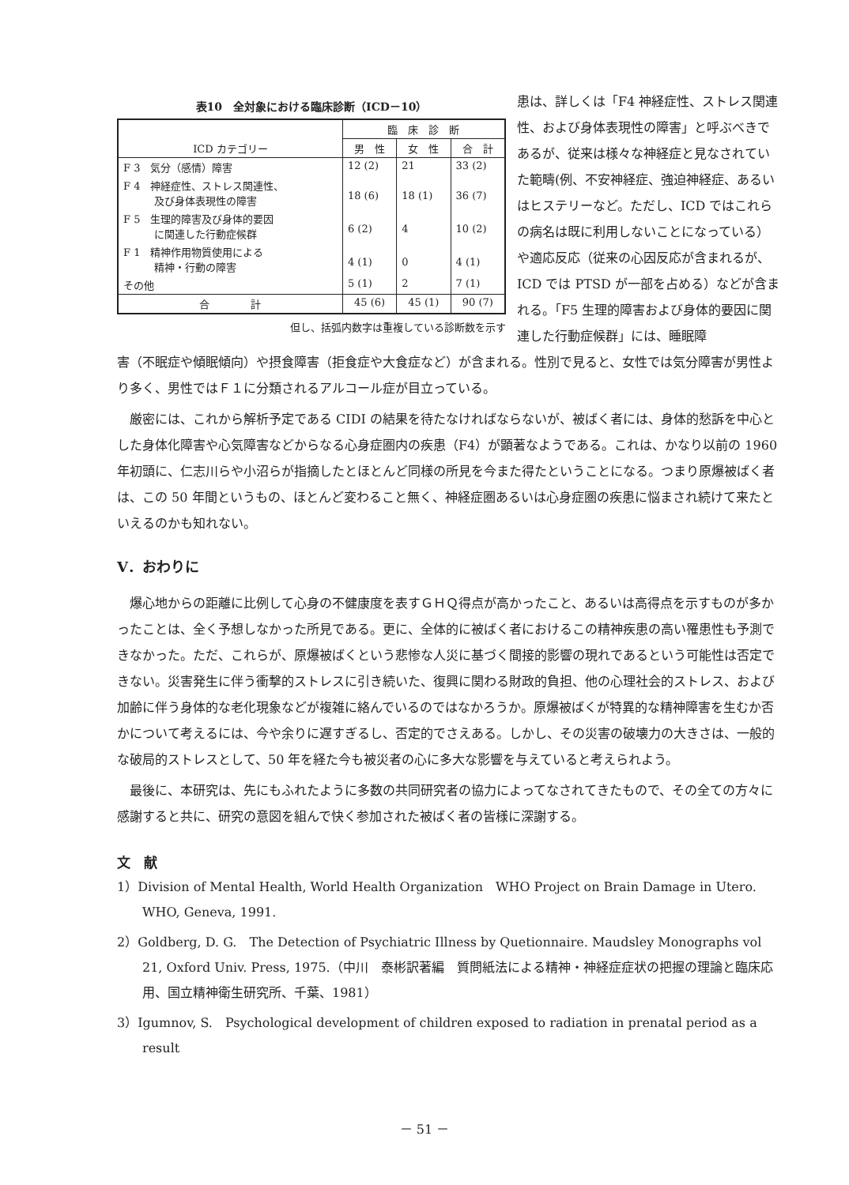表10　全対象における臨床診断（ICD－10）
| ICD カテゴリー | 臨 床 診 断 | | |
| --- | --- | --- | --- |
| | 男 性 | 女 性 | 合 計 |
| F 3 気分（感情）障害 | 12 (2) | 21 | 33 (2) |
| F 4 神経症性、ストレス関連性、 及び身体表現性の障害 | 18 (6) | 18 (1) | 36 (7) |
| F 5 生理的障害及び身体的要因 に関連した行動症候群 | 6 (2) | 4 | 10 (2) |
| F 1 精神作用物質使用による 精神・行動の障害 | 4 (1) | 0 | 4 (1) |
| その他 | 5 (1) | 2 | 7 (1) |
| 合 計 | 45 (6) | 45 (1) | 90 (7) |
但し、括弧内数字は重複している診断数を示す
患は、詳しくは「F4 神経症性、ストレス関連性、および身体表現性の障害」と呼ぶべきであるが、従来は様々な神経症と見なされていた範疇(例、不安神経症、強迫神経症、あるいはヒステリーなど。ただし、ICD ではこれらの病名は既に利用しないことになっている）や適応反応（従来の心因反応が含まれるが、ICD では PTSD が一部を占める）などが含まれる。「F5 生理的障害および身体的要因に関連した行動症候群」には、睡眠障
害（不眠症や傾眠傾向）や摂食障害（拒食症や大食症など）が含まれる。性別で見ると、女性では気分障害が男性より多く、男性ではＦ１に分類されるアルコール症が目立っている。
厳密には、これから解析予定である CIDI の結果を待たなければならないが、被ばく者には、身体的愁訴を中心とした身体化障害や心気障害などからなる心身症圏内の疾患（F4）が顕著なようである。これは、かなり以前の 1960 年初頭に、仁志川らや小沼らが指摘したとほとんど同様の所見を今また得たということになる。つまり原爆被ばく者は、この 50 年間というもの、ほとんど変わること無く、神経症圏あるいは心身症圏の疾患に悩まされ続けて来たといえるのかも知れない。
V．おわりに
爆心地からの距離に比例して心身の不健康度を表すＧＨＱ得点が高かったこと、あるいは高得点を示すものが多かったことは、全く予想しなかった所見である。更に、全体的に被ばく者におけるこの精神疾患の高い罹患性も予測できなかった。ただ、これらが、原爆被ばくという悲惨な人災に基づく間接的影響の現れであるという可能性は否定できない。災害発生に伴う衝撃的ストレスに引き続いた、復興に関わる財政的負担、他の心理社会的ストレス、および加齢に伴う身体的な老化現象などが複雑に絡んでいるのではなかろうか。原爆被ばくが特異的な精神障害を生むか否かについて考えるには、今や余りに遅すぎるし、否定的でさえある。しかし、その災害の破壊力の大きさは、一般的な破局的ストレスとして、50 年を経た今も被災者の心に多大な影響を与えていると考えられよう。
最後に、本研究は、先にもふれたように多数の共同研究者の協力によってなされてきたもので、その全ての方々に感謝すると共に、研究の意図を組んで快く参加された被ばく者の皆様に深謝する。
文　献
1）Division of Mental Health, World Health Organization　WHO Project on Brain Damage in Utero. WHO, Geneva, 1991.
2）Goldberg, D. G.　The Detection of Psychiatric Illness by Quetionnaire. Maudsley Monographs vol 21, Oxford Univ. Press, 1975.（中川　泰彬訳著編　質問紙法による精神・神経症症状の把握の理論と臨床応用、国立精神衛生研究所、千葉、1981）
3）Igumnov, S.　Psychological development of children exposed to radiation in prenatal period as a result
－ 51 －